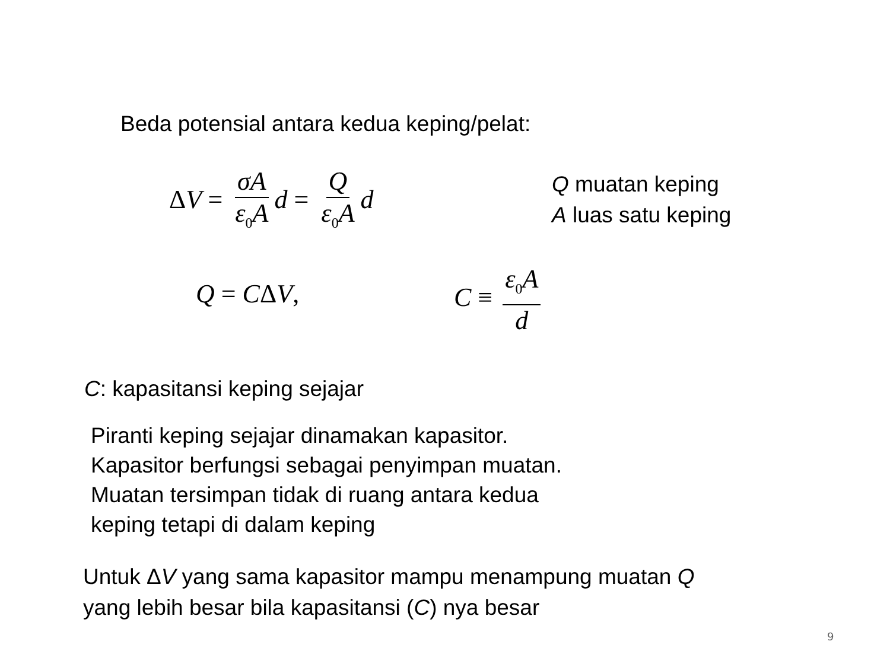Beda potensial antara kedua keping/pelat:
ΔV = σA ε<sub>0</sub>A d = Q ε<sub>0</sub>A d
Q muatan keping
A luas satu keping
Q = CΔV, C ≡ ε<sub>0</sub>A d
C: kapasitansi keping sejajar
Piranti keping sejajar dinamakan kapasitor.
Kapasitor berfungsi sebagai penyimpan muatan.
Muatan tersimpan tidak di ruang antara kedua
keping tetapi di dalam keping
Untuk ΔV yang sama kapasitor mampu menampung muatan Q
yang lebih besar bila kapasitansi (C) nya besar
9